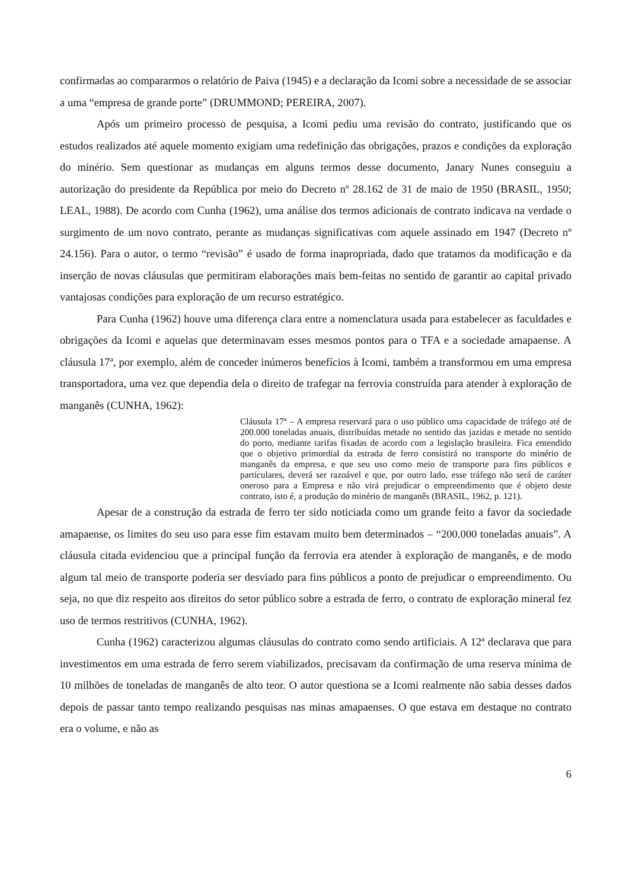confirmadas ao compararmos o relatório de Paiva (1945) e a declaração da Icomi sobre a necessidade de se associar a uma “empresa de grande porte” (DRUMMOND; PEREIRA, 2007).
Após um primeiro processo de pesquisa, a Icomi pediu uma revisão do contrato, justificando que os estudos realizados até aquele momento exigiam uma redefinição das obrigações, prazos e condições da exploração do minério. Sem questionar as mudanças em alguns termos desse documento, Janary Nunes conseguiu a autorização do presidente da República por meio do Decreto nº 28.162 de 31 de maio de 1950 (BRASIL, 1950; LEAL, 1988). De acordo com Cunha (1962), uma análise dos termos adicionais de contrato indicava na verdade o surgimento de um novo contrato, perante as mudanças significativas com aquele assinado em 1947 (Decreto nº 24.156). Para o autor, o termo “revisão” é usado de forma inapropriada, dado que tratamos da modificação e da inserção de novas cláusulas que permitiram elaborações mais bem-feitas no sentido de garantir ao capital privado vantajosas condições para exploração de um recurso estratégico.
Para Cunha (1962) houve uma diferença clara entre a nomenclatura usada para estabelecer as faculdades e obrigações da Icomi e aquelas que determinavam esses mesmos pontos para o TFA e a sociedade amapaense. A cláusula 17ª, por exemplo, além de conceder inúmeros benefícios à Icomi, também a transformou em uma empresa transportadora, uma vez que dependia dela o direito de trafegar na ferrovia construída para atender à exploração de manganês (CUNHA, 1962):
Cláusula 17ª – A empresa reservará para o uso público uma capacidade de tráfego até de 200.000 toneladas anuais, distribuídas metade no sentido das jazidas e metade no sentido do porto, mediante tarifas fixadas de acordo com a legislação brasileira. Fica entendido que o objetivo primordial da estrada de ferro consistirá no transporte do minério de manganês da empresa, e que seu uso como meio de transporte para fins públicos e particulares, deverá ser razoável e que, por outro lado, esse tráfego não será de caráter oneroso para a Empresa e não virá prejudicar o empreendimento que é objeto deste contrato, isto é, a produção do minério de manganês (BRASIL, 1962, p. 121).
Apesar de a construção da estrada de ferro ter sido noticiada como um grande feito a favor da sociedade amapaense, os limites do seu uso para esse fim estavam muito bem determinados – “200.000 toneladas anuais”. A cláusula citada evidenciou que a principal função da ferrovia era atender à exploração de manganês, e de modo algum tal meio de transporte poderia ser desviado para fins públicos a ponto de prejudicar o empreendimento. Ou seja, no que diz respeito aos direitos do setor público sobre a estrada de ferro, o contrato de exploração mineral fez uso de termos restritivos (CUNHA, 1962).
Cunha (1962) caracterizou algumas cláusulas do contrato como sendo artificiais. A 12ª declarava que para investimentos em uma estrada de ferro serem viabilizados, precisavam da confirmação de uma reserva mínima de 10 milhões de toneladas de manganês de alto teor. O autor questiona se a Icomi realmente não sabia desses dados depois de passar tanto tempo realizando pesquisas nas minas amapaenses. O que estava em destaque no contrato era o volume, e não as
6